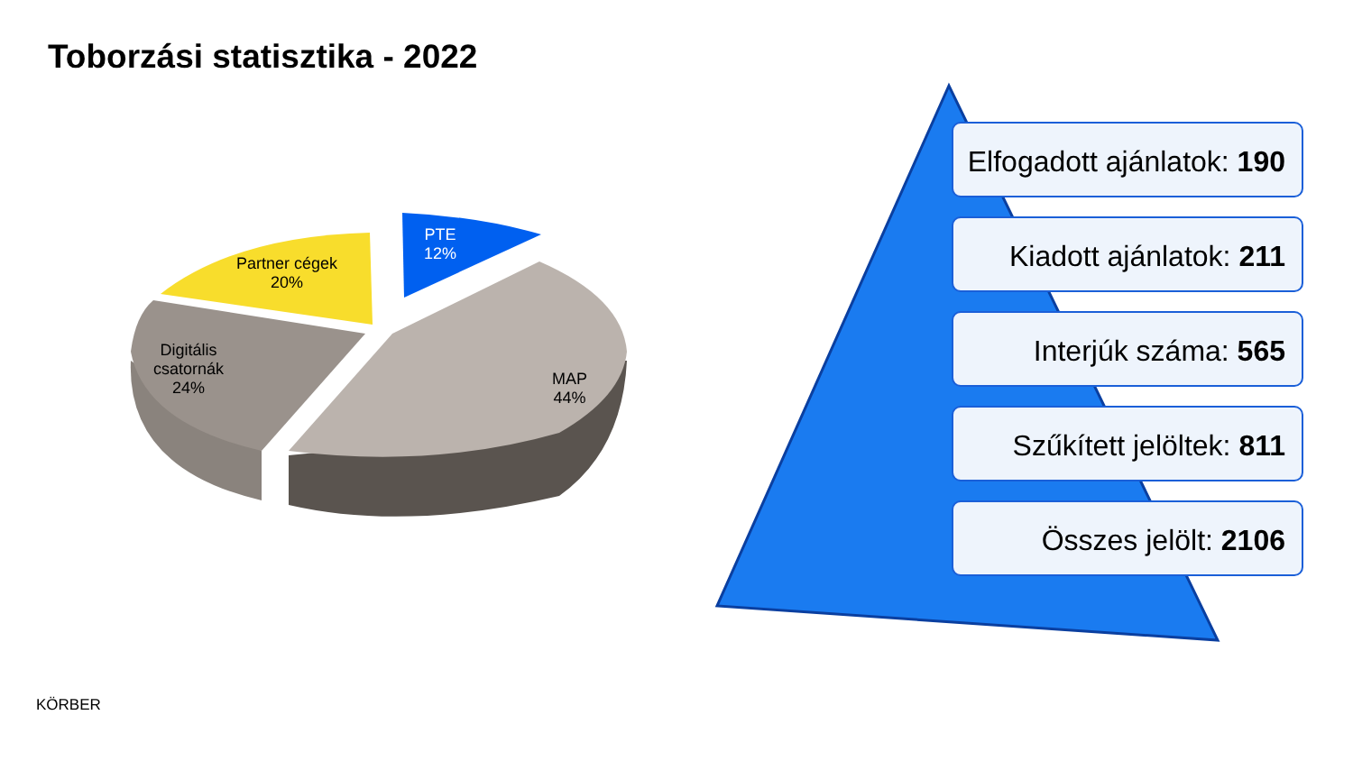Toborzási statisztika - 2022
PTE
12%
Partner cégek
20%
Digitális
csatornák
24%
MAP
44%
Elfogadott ajánlatok: 190
Kiadott ajánlatok: 211
Interjúk száma: 565
Szűkített jelöltek: 811
Összes jelölt: 2106
KÖRBER